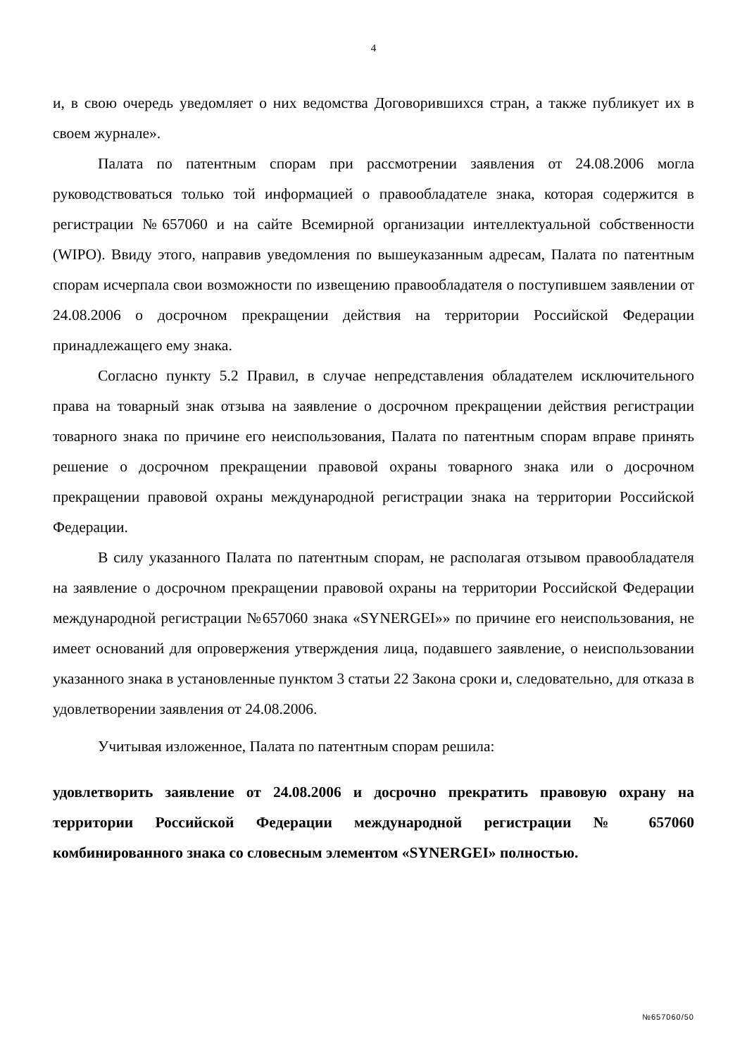4
и, в свою очередь уведомляет о них ведомства Договорившихся стран, а также публикует их в своем журнале».
Палата по патентным спорам при рассмотрении заявления от 24.08.2006 могла руководствоваться только той информацией о правообладателе знака, которая содержится в регистрации №657060 и на сайте Всемирной организации интеллектуальной собственности (WIPO). Ввиду этого, направив уведомления по вышеуказанным адресам, Палата по патентным спорам исчерпала свои возможности по извещению правообладателя о поступившем заявлении от 24.08.2006 о досрочном прекращении действия на территории Российской Федерации принадлежащего ему знака.
Согласно пункту 5.2 Правил, в случае непредставления обладателем исключительного права на товарный знак отзыва на заявление о досрочном прекращении действия регистрации товарного знака по причине его неиспользования, Палата по патентным спорам вправе принять решение о досрочном прекращении правовой охраны товарного знака или о досрочном прекращении правовой охраны международной регистрации знака на территории Российской Федерации.
В силу указанного Палата по патентным спорам, не располагая отзывом правообладателя на заявление о досрочном прекращении правовой охраны на территории Российской Федерации международной регистрации №657060 знака «SYNERGEI»» по причине его неиспользования, не имеет оснований для опровержения утверждения лица, подавшего заявление, о неиспользовании указанного знака в установленные пунктом 3 статьи 22 Закона сроки и, следовательно, для отказа в удовлетворении заявления от 24.08.2006.
Учитывая изложенное, Палата по патентным спорам решила:
удовлетворить заявление от 24.08.2006 и досрочно прекратить правовую охрану на территории Российской Федерации международной регистрации № 657060 комбинированного знака со словесным элементом «SYNERGEI» полностью.
№657060/50